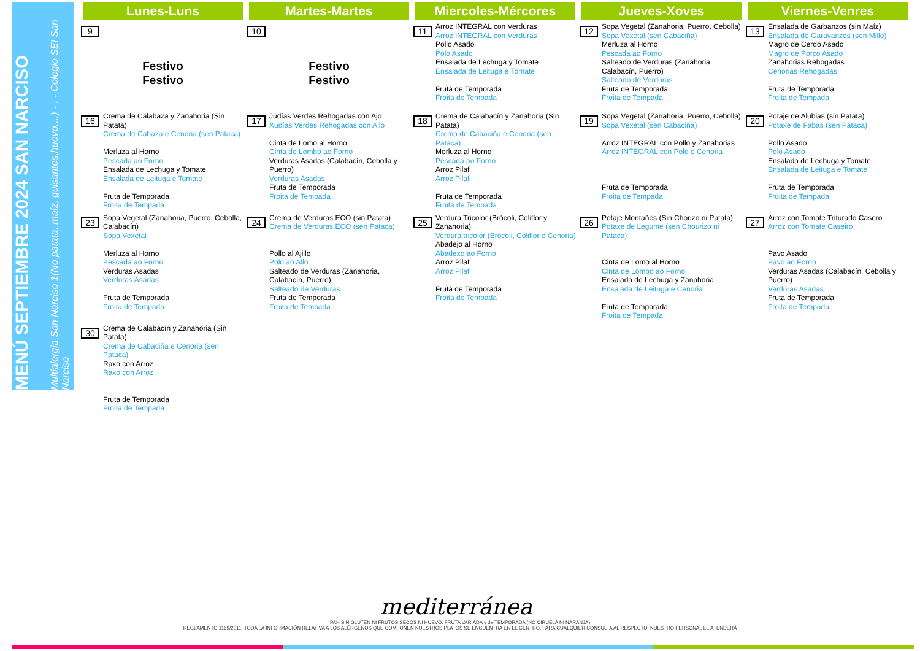MENÚ SEPTIEMBRE 2024 SAN NARCISO
Multialergia San Narciso 1(No patata, maíz, guisantes,huevo....) - . - Colegio SEI San Narciso
| Lunes-Luns | Martes-Martes | Miercoles-Mércores | Jueves-Xoves | Viernes-Venres |
| --- | --- | --- | --- | --- |
| 9 Festivo Festivo | 10 Festivo Festivo | 11 Arroz INTEGRAL con Verduras Arroz INTEGRAL con Verduras Pollo Asado Polo Asado Ensalada de Lechuga y Tomate Ensalada de Leituga e Tomate Fruta de Temporada Froita de Tempada | 12 Sopa Vegetal (Zanahoria, Puerro, Cebolla) Sopa Vexetal (sen Cabaciña) Merluza al Horno Pescada ao Forno Salteado de Verduras (Zanahoria, Calabacín, Puerro) Salteado de Verduras Fruta de Temporada Froita de Tempada | 13 Ensalada de Garbanzos (sin Maíz) Ensalada de Garavanzos (sen Millo) Magro de Cerdo Asado Magro de Porco Asado Zanahorias Rehogadas Cenorias Rehogadas Fruta de Temporada Froita de Tempada |
| 16 Crema de Calabaza y Zanahoria (Sin Patata) Crema de Cabaza e Cenoria (sen Pataca) Merluza al Horno Pescada ao Forno Ensalada de Lechuga y Tomate Ensalada de Leituga e Tomate Fruta de Temporada Froita de Tempada | 17 Judías Verdes Rehogadas con Ajo Xudías Verdes Rehogadas con Allo Cinta de Lomo al Horno Cinta de Lombo ao Forno Verduras Asadas (Calabacín, Cebolla y Puerro) Verduras Asadas Fruta de Temporada Froita de Tempada | 18 Crema de Calabacín y Zanahoria (Sin Patata) Crema de Cabaciña e Cenoria (sen Pataca) Merluza al Horno Pescada ao Forno Arroz Pilaf Arroz Pilaf Fruta de Temporada Froita de Tempada | 19 Sopa Vegetal (Zanahoria, Puerro, Cebolla) Sopa Vexetal (sen Cabaciña) Arroz INTEGRAL con Pollo y Zanahorias Arroz INTEGRAL con Polo e Cenoria Fruta de Temporada Froita de Tempada | 20 Potaje de Alubias (sin Patata) Potaxe de Fabas (sen Pataca) Pollo Asado Polo Asado Ensalada de Lechuga y Tomate Ensalada de Leituga e Tomate Fruta de Temporada Froita de Tempada |
| 23 Sopa Vegetal (Zanahoria, Puerro, Cebolla, Calabacín) Sopa Vexetal Merluza al Horno Pescada ao Forno Verduras Asadas Verduras Asadas Fruta de Temporada Froita de Tempada | 24 Crema de Verduras ECO (sin Patata) Crema de Verduras ECO (sen Pataca) Pollo al Ajillo Polo ao Allo Salteado de Verduras (Zanahoria, Calabacín, Puerro) Salteado de Verduras Fruta de Temporada Froita de Tempada | 25 Verdura Tricolor (Brócoli, Coliflor y Zanahoria) Verdura tricolor (Brócoli, Coliflor e Cenoria) Abadejo al Horno Abadexo ao Forno Arroz Pilaf Arroz Pilaf Fruta de Temporada Froita de Tempada | 26 Potaje Montañés (Sin Chorizo ni Patata) Potaxe de Legume (sen Chourizo ni Pataca) Cinta de Lomo al Horno Cinta de Lombo ao Forno Ensalada de Lechuga y Zanahoria Ensalada de Leituga e Cenoria Fruta de Temporada Froita de Tempada | 27 Arroz con Tomate Triturado Casero Arroz con Tomate Caseiro Pavo Asado Pavo ao Forno Verduras Asadas (Calabacín, Cebolla y Puerro) Verduras Asadas Fruta de Temporada Froita de Tempada |
| 30 Crema de Calabacín y Zanahoria (Sin Patata) Crema de Cabaciña e Cenoria (sen Pataca) Raxo con Arroz Raxo con Arroz Fruta de Temporada Froita de Tempada | | | | |
mediterránea
PAN SIN GLUTEN NI FRUTOS SECOS NI HUEVO. FRUTA VARIADA y de TEMPORADA (NO CIRUELA NI NARANJA)
REGLAMENTO 1169/2011. TODA LA INFORMACIÓN RELATIVA A LOS ALÉRGENOS QUE COMPONEN NUESTROS PLATOS SE ENCUENTRA EN EL CENTRO. PARA CUALQUIER CONSULTA AL RESPECTO, NUESTRO PERSONAL LE ATENDERÁ